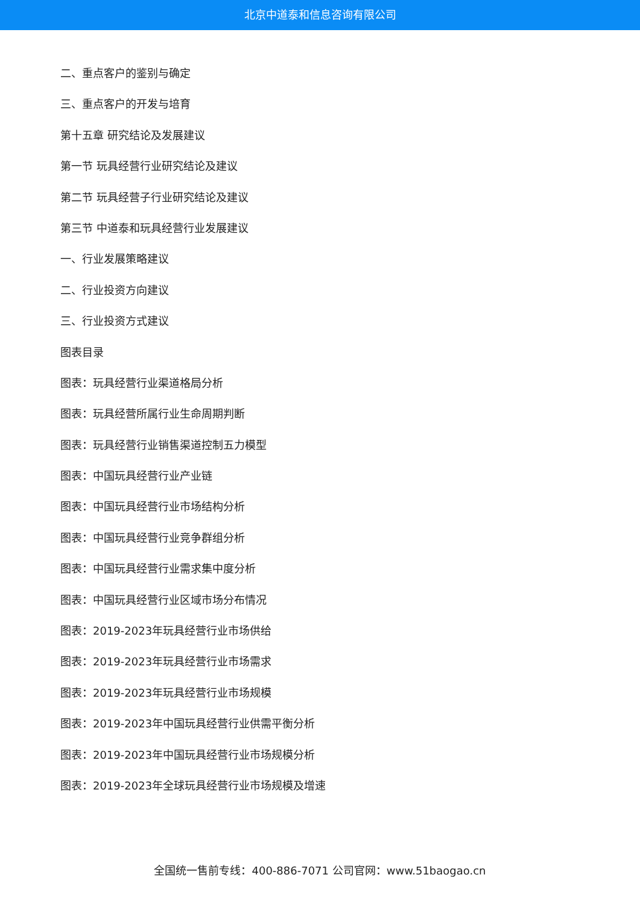北京中道泰和信息咨询有限公司
二、重点客户的鉴别与确定
三、重点客户的开发与培育
第十五章 研究结论及发展建议
第一节 玩具经营行业研究结论及建议
第二节 玩具经营子行业研究结论及建议
第三节 中道泰和玩具经营行业发展建议
一、行业发展策略建议
二、行业投资方向建议
三、行业投资方式建议
图表目录
图表：玩具经营行业渠道格局分析
图表：玩具经营所属行业生命周期判断
图表：玩具经营行业销售渠道控制五力模型
图表：中国玩具经营行业产业链
图表：中国玩具经营行业市场结构分析
图表：中国玩具经营行业竞争群组分析
图表：中国玩具经营行业需求集中度分析
图表：中国玩具经营行业区域市场分布情况
图表：2019-2023年玩具经营行业市场供给
图表：2019-2023年玩具经营行业市场需求
图表：2019-2023年玩具经营行业市场规模
图表：2019-2023年中国玩具经营行业供需平衡分析
图表：2019-2023年中国玩具经营行业市场规模分析
图表：2019-2023年全球玩具经营行业市场规模及增速
全国统一售前专线：400-886-7071 公司官网：www.51baogao.cn